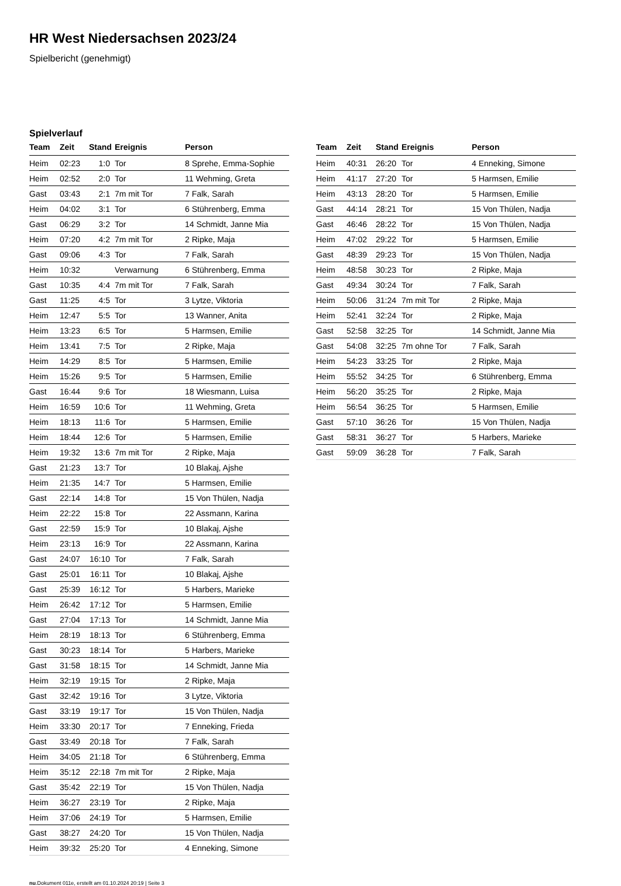HR West Niedersachsen 2023/24
Spielbericht (genehmigt)
Spielverlauf
| Team | Zeit | Stand | Ereignis | Person |
| --- | --- | --- | --- | --- |
| Heim | 02:23 | 1:0 | Tor | 8 Sprehe, Emma-Sophie |
| Heim | 02:52 | 2:0 | Tor | 11 Wehming, Greta |
| Gast | 03:43 | 2:1 | 7m mit Tor | 7 Falk, Sarah |
| Heim | 04:02 | 3:1 | Tor | 6 Stührenberg, Emma |
| Gast | 06:29 | 3:2 | Tor | 14 Schmidt, Janne Mia |
| Heim | 07:20 | 4:2 | 7m mit Tor | 2 Ripke, Maja |
| Gast | 09:06 | 4:3 | Tor | 7 Falk, Sarah |
| Heim | 10:32 | | Verwarnung | 6 Stührenberg, Emma |
| Gast | 10:35 | 4:4 | 7m mit Tor | 7 Falk, Sarah |
| Gast | 11:25 | 4:5 | Tor | 3 Lytze, Viktoria |
| Heim | 12:47 | 5:5 | Tor | 13 Wanner, Anita |
| Heim | 13:23 | 6:5 | Tor | 5 Harmsen, Emilie |
| Heim | 13:41 | 7:5 | Tor | 2 Ripke, Maja |
| Heim | 14:29 | 8:5 | Tor | 5 Harmsen, Emilie |
| Heim | 15:26 | 9:5 | Tor | 5 Harmsen, Emilie |
| Gast | 16:44 | 9:6 | Tor | 18 Wiesmann, Luisa |
| Heim | 16:59 | 10:6 | Tor | 11 Wehming, Greta |
| Heim | 18:13 | 11:6 | Tor | 5 Harmsen, Emilie |
| Heim | 18:44 | 12:6 | Tor | 5 Harmsen, Emilie |
| Heim | 19:32 | 13:6 | 7m mit Tor | 2 Ripke, Maja |
| Gast | 21:23 | 13:7 | Tor | 10 Blakaj, Ajshe |
| Heim | 21:35 | 14:7 | Tor | 5 Harmsen, Emilie |
| Gast | 22:14 | 14:8 | Tor | 15 Von Thülen, Nadja |
| Heim | 22:22 | 15:8 | Tor | 22 Assmann, Karina |
| Gast | 22:59 | 15:9 | Tor | 10 Blakaj, Ajshe |
| Heim | 23:13 | 16:9 | Tor | 22 Assmann, Karina |
| Gast | 24:07 | 16:10 | Tor | 7 Falk, Sarah |
| Gast | 25:01 | 16:11 | Tor | 10 Blakaj, Ajshe |
| Gast | 25:39 | 16:12 | Tor | 5 Harbers, Marieke |
| Heim | 26:42 | 17:12 | Tor | 5 Harmsen, Emilie |
| Gast | 27:04 | 17:13 | Tor | 14 Schmidt, Janne Mia |
| Heim | 28:19 | 18:13 | Tor | 6 Stührenberg, Emma |
| Gast | 30:23 | 18:14 | Tor | 5 Harbers, Marieke |
| Gast | 31:58 | 18:15 | Tor | 14 Schmidt, Janne Mia |
| Heim | 32:19 | 19:15 | Tor | 2 Ripke, Maja |
| Gast | 32:42 | 19:16 | Tor | 3 Lytze, Viktoria |
| Gast | 33:19 | 19:17 | Tor | 15 Von Thülen, Nadja |
| Heim | 33:30 | 20:17 | Tor | 7 Enneking, Frieda |
| Gast | 33:49 | 20:18 | Tor | 7 Falk, Sarah |
| Heim | 34:05 | 21:18 | Tor | 6 Stührenberg, Emma |
| Heim | 35:12 | 22:18 | 7m mit Tor | 2 Ripke, Maja |
| Gast | 35:42 | 22:19 | Tor | 15 Von Thülen, Nadja |
| Heim | 36:27 | 23:19 | Tor | 2 Ripke, Maja |
| Heim | 37:06 | 24:19 | Tor | 5 Harmsen, Emilie |
| Gast | 38:27 | 24:20 | Tor | 15 Von Thülen, Nadja |
| Heim | 39:32 | 25:20 | Tor | 4 Enneking, Simone |
| Team | Zeit | Stand | Ereignis | Person |
| --- | --- | --- | --- | --- |
| Heim | 40:31 | 26:20 | Tor | 4 Enneking, Simone |
| Heim | 41:17 | 27:20 | Tor | 5 Harmsen, Emilie |
| Heim | 43:13 | 28:20 | Tor | 5 Harmsen, Emilie |
| Gast | 44:14 | 28:21 | Tor | 15 Von Thülen, Nadja |
| Gast | 46:46 | 28:22 | Tor | 15 Von Thülen, Nadja |
| Heim | 47:02 | 29:22 | Tor | 5 Harmsen, Emilie |
| Gast | 48:39 | 29:23 | Tor | 15 Von Thülen, Nadja |
| Heim | 48:58 | 30:23 | Tor | 2 Ripke, Maja |
| Gast | 49:34 | 30:24 | Tor | 7 Falk, Sarah |
| Heim | 50:06 | 31:24 | 7m mit Tor | 2 Ripke, Maja |
| Heim | 52:41 | 32:24 | Tor | 2 Ripke, Maja |
| Gast | 52:58 | 32:25 | Tor | 14 Schmidt, Janne Mia |
| Gast | 54:08 | 32:25 | 7m ohne Tor | 7 Falk, Sarah |
| Heim | 54:23 | 33:25 | Tor | 2 Ripke, Maja |
| Heim | 55:52 | 34:25 | Tor | 6 Stührenberg, Emma |
| Heim | 56:20 | 35:25 | Tor | 2 Ripke, Maja |
| Heim | 56:54 | 36:25 | Tor | 5 Harmsen, Emilie |
| Gast | 57:10 | 36:26 | Tor | 15 Von Thülen, Nadja |
| Gast | 58:31 | 36:27 | Tor | 5 Harbers, Marieke |
| Gast | 59:09 | 36:28 | Tor | 7 Falk, Sarah |
nu.Dokument 011e, erstellt am 01.10.2024 20:19 | Seite 3